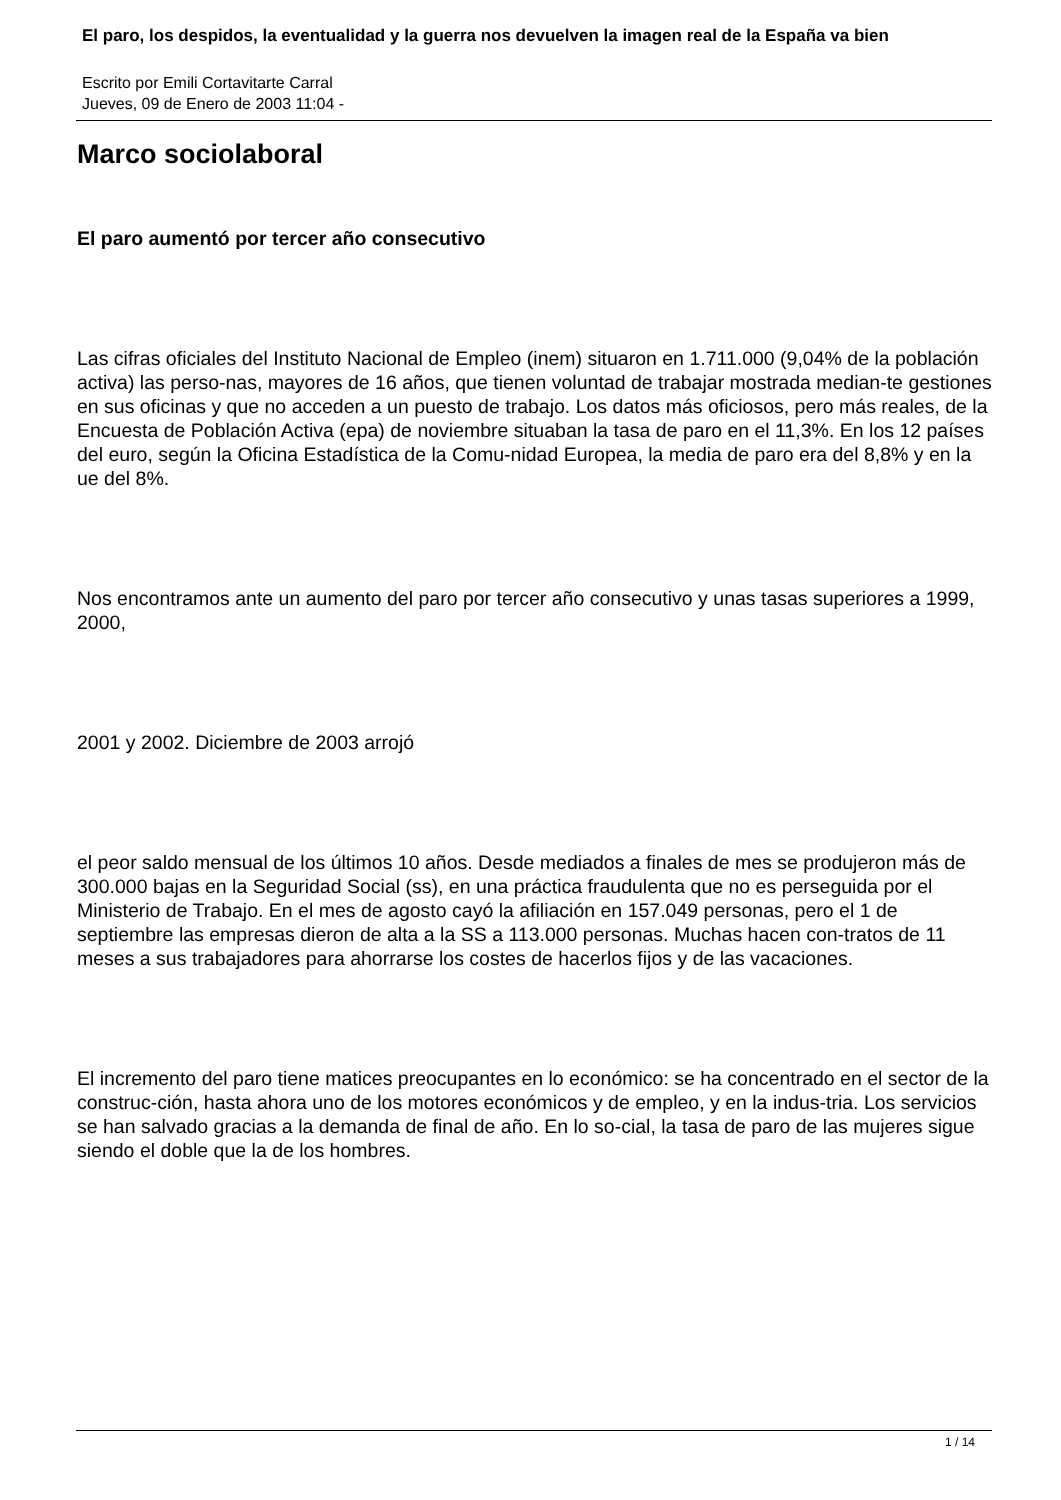El paro, los despidos, la eventualidad y la guerra nos devuelven la imagen real de la España va bien
Escrito por Emili Cortavitarte Carral
Jueves, 09 de Enero de 2003 11:04 -
Marco sociolaboral
El paro aumentó por tercer año consecutivo
Las cifras oficiales del Instituto Nacional de Empleo (inem) situaron en 1.711.000 (9,04% de la población activa) las perso-nas, mayores de 16 años, que tienen voluntad de trabajar mostrada median-te gestiones en sus oficinas y que no acceden a un puesto de trabajo. Los datos más oficiosos, pero más reales, de la Encuesta de Población Activa (epa) de noviembre situaban la tasa de paro en el 11,3%. En los 12 países del euro, según la Oficina Estadística de la Comu-nidad Europea, la media de paro era del 8,8% y en la ue del 8%.
Nos encontramos ante un aumento del paro por tercer año consecutivo y unas tasas superiores a 1999, 2000,
2001 y 2002. Diciembre de 2003 arrojó
el peor saldo mensual de los últimos 10 años. Desde mediados a finales de mes se produjeron más de 300.000 bajas en la Seguridad Social (ss), en una práctica fraudulenta que no es perseguida por el Ministerio de Trabajo. En el mes de agosto cayó la afiliación en 157.049 personas, pero el 1 de septiembre las empresas dieron de alta a la SS a 113.000 personas. Muchas hacen con-tratos de 11 meses a sus trabajadores para ahorrarse los costes de hacerlos fijos y de las vacaciones.
El incremento del paro tiene matices preocupantes en lo económico: se ha concentrado en el sector de la construc-ción, hasta ahora uno de los motores económicos y de empleo, y en la indus-tria. Los servicios se han salvado gracias a la demanda de final de año. En lo so-cial, la tasa de paro de las mujeres sigue siendo el doble que la de los hombres.
1 / 14